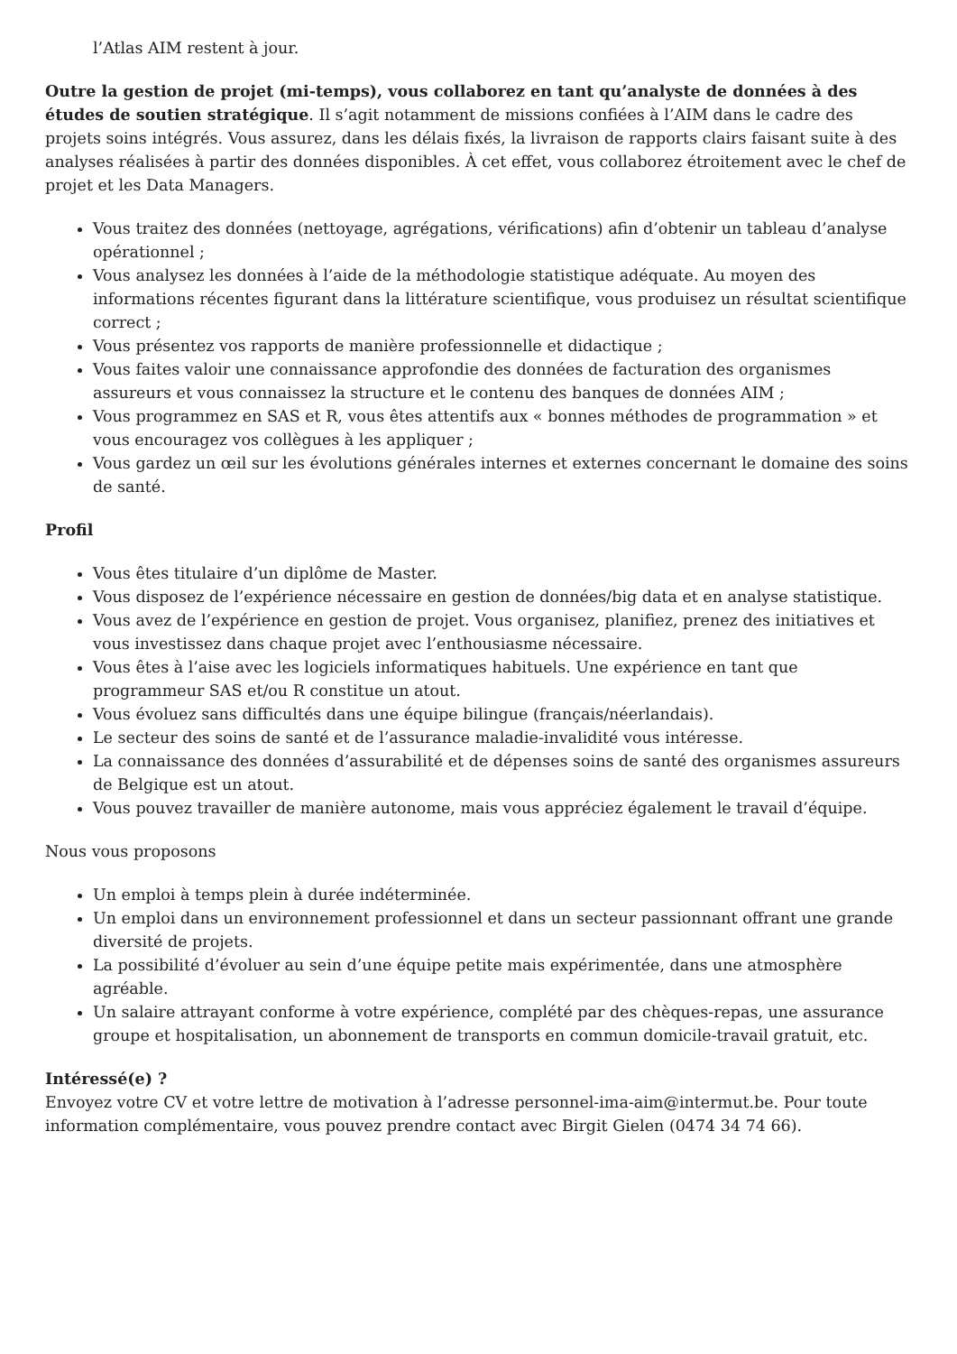l’Atlas AIM restent à jour.
Outre la gestion de projet (mi-temps), vous collaborez en tant qu’analyste de données à des études de soutien stratégique. Il s’agit notamment de missions confiées à l’AIM dans le cadre des projets soins intégrés. Vous assurez, dans les délais fixés, la livraison de rapports clairs faisant suite à des analyses réalisées à partir des données disponibles. À cet effet, vous collaborez étroitement avec le chef de projet et les Data Managers.
Vous traitez des données (nettoyage, agrégations, vérifications) afin d’obtenir un tableau d’analyse opérationnel ;
Vous analysez les données à l’aide de la méthodologie statistique adéquate. Au moyen des informations récentes figurant dans la littérature scientifique, vous produisez un résultat scientifique correct ;
Vous présentez vos rapports de manière professionnelle et didactique ;
Vous faites valoir une connaissance approfondie des données de facturation des organismes assureurs et vous connaissez la structure et le contenu des banques de données AIM ;
Vous programmez en SAS et R, vous êtes attentifs aux « bonnes méthodes de programmation » et vous encouragez vos collègues à les appliquer ;
Vous gardez un œil sur les évolutions générales internes et externes concernant le domaine des soins de santé.
Profil
Vous êtes titulaire d’un diplôme de Master.
Vous disposez de l’expérience nécessaire en gestion de données/big data et en analyse statistique.
Vous avez de l’expérience en gestion de projet. Vous organisez, planifiez, prenez des initiatives et vous investissez dans chaque projet avec l’enthousiasme nécessaire.
Vous êtes à l’aise avec les logiciels informatiques habituels. Une expérience en tant que programmeur SAS et/ou R constitue un atout.
Vous évoluez sans difficultés dans une équipe bilingue (français/néerlandais).
Le secteur des soins de santé et de l’assurance maladie-invalidité vous intéresse.
La connaissance des données d’assurabilité et de dépenses soins de santé des organismes assureurs de Belgique est un atout.
Vous pouvez travailler de manière autonome, mais vous appréciez également le travail d’équipe.
Nous vous proposons
Un emploi à temps plein à durée indéterminée.
Un emploi dans un environnement professionnel et dans un secteur passionnant offrant une grande diversité de projets.
La possibilité d’évoluer au sein d’une équipe petite mais expérimentée, dans une atmosphère agréable.
Un salaire attrayant conforme à votre expérience, complété par des chèques-repas, une assurance groupe et hospitalisation, un abonnement de transports en commun domicile-travail gratuit, etc.
Intéressé(e) ?
Envoyez votre CV et votre lettre de motivation à l’adresse personnel-ima-aim@intermut.be. Pour toute information complémentaire, vous pouvez prendre contact avec Birgit Gielen (0474 34 74 66).